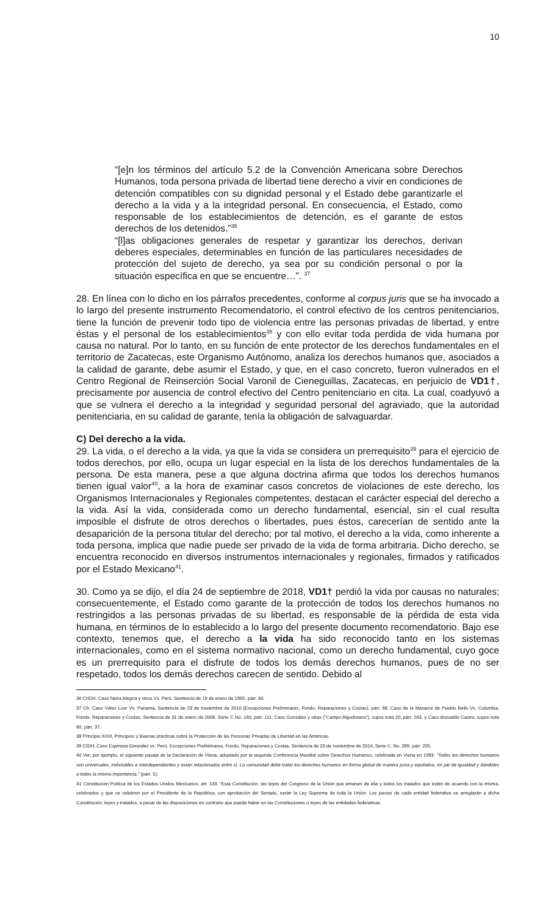10
“[e]n los términos del artículo 5.2 de la Convención Americana sobre Derechos Humanos, toda persona privada de libertad tiene derecho a vivir en condiciones de detención compatibles con su dignidad personal y el Estado debe garantizarle el derecho a la vida y a la integridad personal. En consecuencia, el Estado, como responsable de los establecimientos de detención, es el garante de estos derechos de los detenidos.”<sup>36</sup>
“[l]as obligaciones generales de respetar y garantizar los derechos, derivan deberes especiales, determinables en función de las particulares necesidades de protección del sujeto de derecho, ya sea por su condición personal o por la situación específica en que se encuentre…”. <sup>37</sup>
28. En línea con lo dicho en los párrafos precedentes, conforme al corpus juris que se ha invocado a lo largo del presente instrumento Recomendatorio, el control efectivo de los centros penitenciarios, tiene la función de prevenir todo tipo de violencia entre las personas privadas de libertad, y entre éstas y el personal de los establecimientos<sup>38</sup> y con ello evitar toda perdida de vida humana por causa no natural. Por lo tanto, en su función de ente protector de los derechos fundamentales en el territorio de Zacatecas, este Organismo Autónomo, analiza los derechos humanos que, asociados a la calidad de garante, debe asumir el Estado, y que, en el caso concreto, fueron vulnerados en el Centro Regional de Reinserción Social Varonil de Cieneguillas, Zacatecas, en perjuicio de VD1†, precisamente por ausencia de control efectivo del Centro penitenciario en cita. La cual, coadyuvó a que se vulnera el derecho a la integridad y seguridad personal del agraviado, que la autoridad penitenciaria, en su calidad de garante, tenía la obligación de salvaguardar.
C) Del derecho a la vida.
29. La vida, o el derecho a la vida, ya que la vida se considera un prerrequisito<sup>39</sup> para el ejercicio de todos derechos, por ello, ocupa un lugar especial en la lista de los derechos fundamentales de la persona. De esta manera, pese a que alguna doctrina afirma que todos los derechos humanos tienen igual valor<sup>40</sup>, a la hora de examinar casos concretos de violaciones de este derecho, los Organismos Internacionales y Regionales competentes, destacan el carácter especial del derecho a la vida. Así la vida, considerada como un derecho fundamental, esencial, sin el cual resulta imposible el disfrute de otros derechos o libertades, pues éstos, carecerían de sentido ante la desaparición de la persona titular del derecho; por tal motivo, el derecho a la vida, como inherente a toda persona, implica que nadie puede ser privado de la vida de forma arbitraria. Dicho derecho, se encuentra reconocido en diversos instrumentos internacionales y regionales, firmados y ratificados por el Estado Mexicano<sup>41</sup>.
30. Como ya se dijo, el día 24 de septiembre de 2018, VD1† perdió la vida por causas no naturales; consecuentemente, el Estado como garante de la protección de todos los derechos humanos no restringidos a las personas privadas de su libertad, es responsable de la pérdida de esta vida humana, en términos de lo establecido a lo largo del presente documento recomendatorio. Bajo ese contexto, tenemos que, el derecho a la vida ha sido reconocido tanto en los sistemas internacionales, como en el sistema normativo nacional, como un derecho fundamental, cuyo goce es un prerrequisito para el disfrute de todos los demás derechos humanos, pues de no ser respetado, todos los demás derechos carecen de sentido. Debido al
36 CrIDH. Caso Neira Alegría y otros Vs. Perú, Sentencia de 19 de enero de 1995, párr. 60.
37 Cfr. Caso Vélez Loor Vs. Panamá, Sentencia de 23 de noviembre de 2010 (Excepciones Preliminares, Fondo, Reparaciones y Costas), párr. 98. Caso de la Masacre de Pueblo Bello Vs. Colombia. Fondo, Reparaciones y Costas. Sentencia de 31 de enero de 2006. Serie C No. 140, párr. 111; Caso González y otras (“Campo Algodonero”), supra nota 20, párr. 243, y Caso Anzualdo Castro, supra nota 60, párr. 37.
38 Principio XXIII, Principios y Buenas prácticas sobre la Protección de las Personas Privadas de Libertad en las Américas.
39 CIDH, Caso Espinoza González vs. Perú. Excepciones Preliminares, Fondo, Reparaciones y Costas. Sentencia de 20 de noviembre de 2014. Serie C. No. 289, párr. 205.
40 Ver, por ejemplo, el siguiente pasaje de la Declaración de Viena, adoptado por la segunda Conferencia Mundial sobre Derechos Humanos, celebrada en Viena en 1993: “Todos los derechos humanos son universales, indivisibles e interdependientes y están relacionados entre sí. La comunidad debe tratar los derechos humanos en forma global de manera justa y equitativa, en pie de igualdad y dándoles a todos la misma importancia.” (párr. 5).
41 Constitución Política de los Estados Unidos Mexicanos, art. 133. “Esta Constitución, las leyes del Congreso de la Unión que emanen de ella y todos los tratados que estén de acuerdo con la misma, celebrados y que se celebren por el Presidente de la República, con aprobación del Senado, serán la Ley Suprema de toda la Unión. Los jueces de cada entidad federativa se arreglarán a dicha Constitución, leyes y tratados, a pesar de las disposiciones en contrario que pueda haber en las Constituciones o leyes de las entidades federativas.